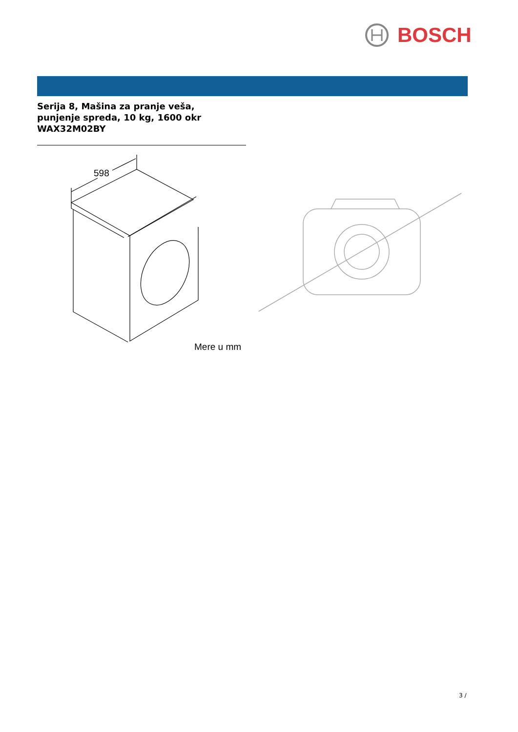BOSCH
Serija 8, Mašina za pranje veša,
punjenje spreda, 10 kg, 1600 okr
WAX32M02BY
598
Mere u mm
3 /